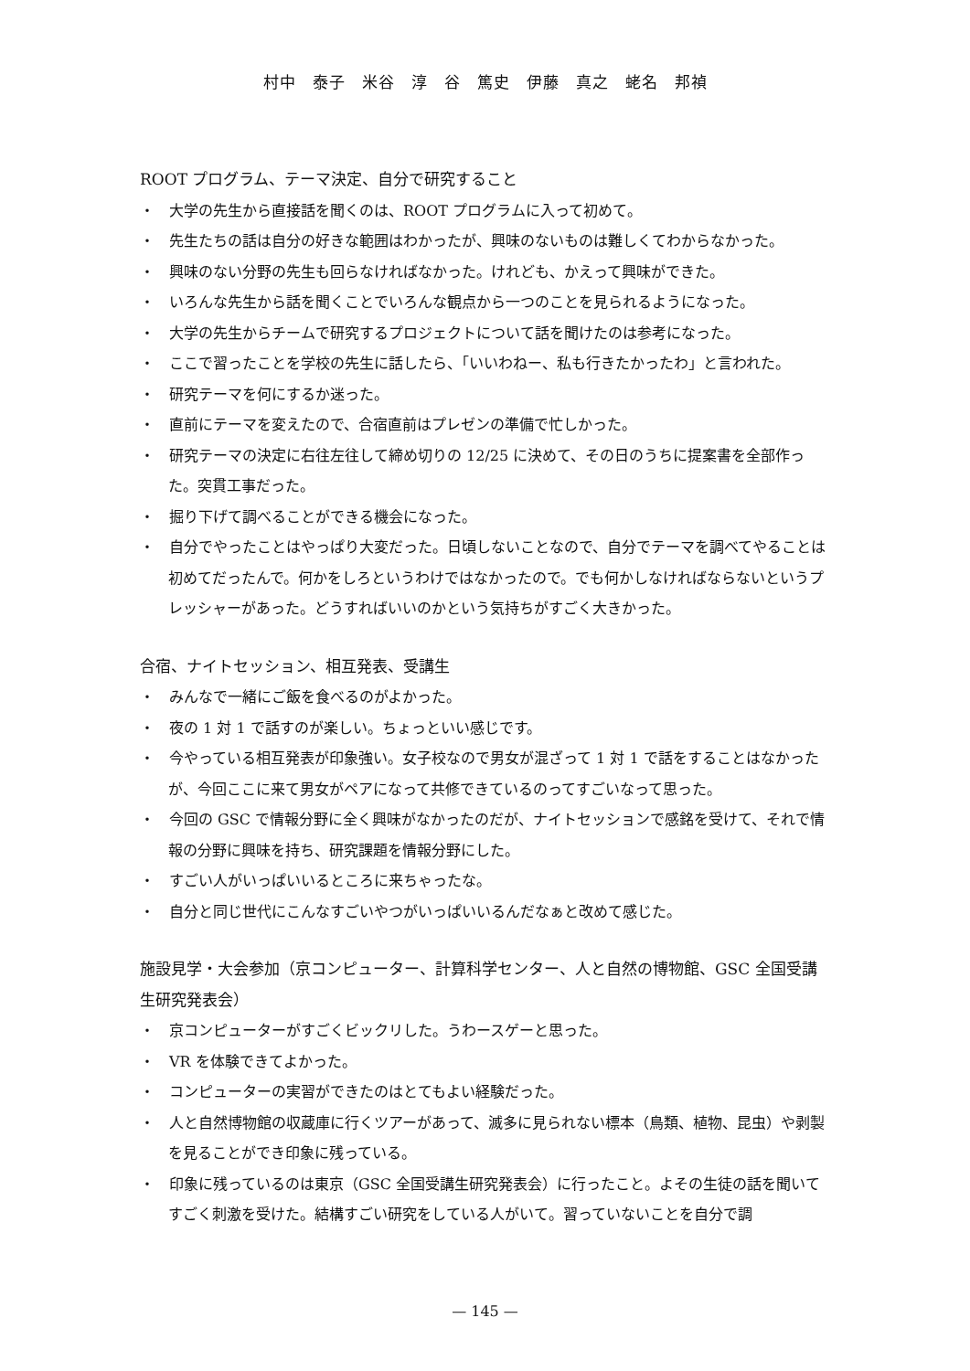村中　泰子　米谷　淳　谷　篤史　伊藤　真之　蛯名　邦禎
ROOT プログラム、テーマ決定、自分で研究すること
・　大学の先生から直接話を聞くのは、ROOT プログラムに入って初めて。
・　先生たちの話は自分の好きな範囲はわかったが、興味のないものは難しくてわからなかった。
・　興味のない分野の先生も回らなければなかった。けれども、かえって興味ができた。
・　いろんな先生から話を聞くことでいろんな観点から一つのことを見られるようになった。
・　大学の先生からチームで研究するプロジェクトについて話を聞けたのは参考になった。
・　ここで習ったことを学校の先生に話したら、「いいわねー、私も行きたかったわ」と言われた。
・　研究テーマを何にするか迷った。
・　直前にテーマを変えたので、合宿直前はプレゼンの準備で忙しかった。
・　研究テーマの決定に右往左往して締め切りの 12/25 に決めて、その日のうちに提案書を全部作った。突貫工事だった。
・　掘り下げて調べることができる機会になった。
・　自分でやったことはやっぱり大変だった。日頃しないことなので、自分でテーマを調べてやることは初めてだったんで。何かをしろというわけではなかったので。でも何かしなければならないというプレッシャーがあった。どうすればいいのかという気持ちがすごく大きかった。
合宿、ナイトセッション、相互発表、受講生
・　みんなで一緒にご飯を食べるのがよかった。
・　夜の 1 対 1 で話すのが楽しい。ちょっといい感じです。
・　今やっている相互発表が印象強い。女子校なので男女が混ざって 1 対 1 で話をすることはなかったが、今回ここに来て男女がペアになって共修できているのってすごいなって思った。
・　今回の GSC で情報分野に全く興味がなかったのだが、ナイトセッションで感銘を受けて、それで情報の分野に興味を持ち、研究課題を情報分野にした。
・　すごい人がいっぱいいるところに来ちゃったな。
・　自分と同じ世代にこんなすごいやつがいっぱいいるんだなぁと改めて感じた。
施設見学・大会参加（京コンピューター、計算科学センター、人と自然の博物館、GSC 全国受講生研究発表会）
・　京コンピューターがすごくビックリした。うわースゲーと思った。
・　VR を体験できてよかった。
・　コンピューターの実習ができたのはとてもよい経験だった。
・　人と自然博物館の収蔵庫に行くツアーがあって、滅多に見られない標本（鳥類、植物、昆虫）や剥製を見ることができ印象に残っている。
・　印象に残っているのは東京（GSC 全国受講生研究発表会）に行ったこと。よその生徒の話を聞いてすごく刺激を受けた。結構すごい研究をしている人がいて。習っていないことを自分で調
— 145 —